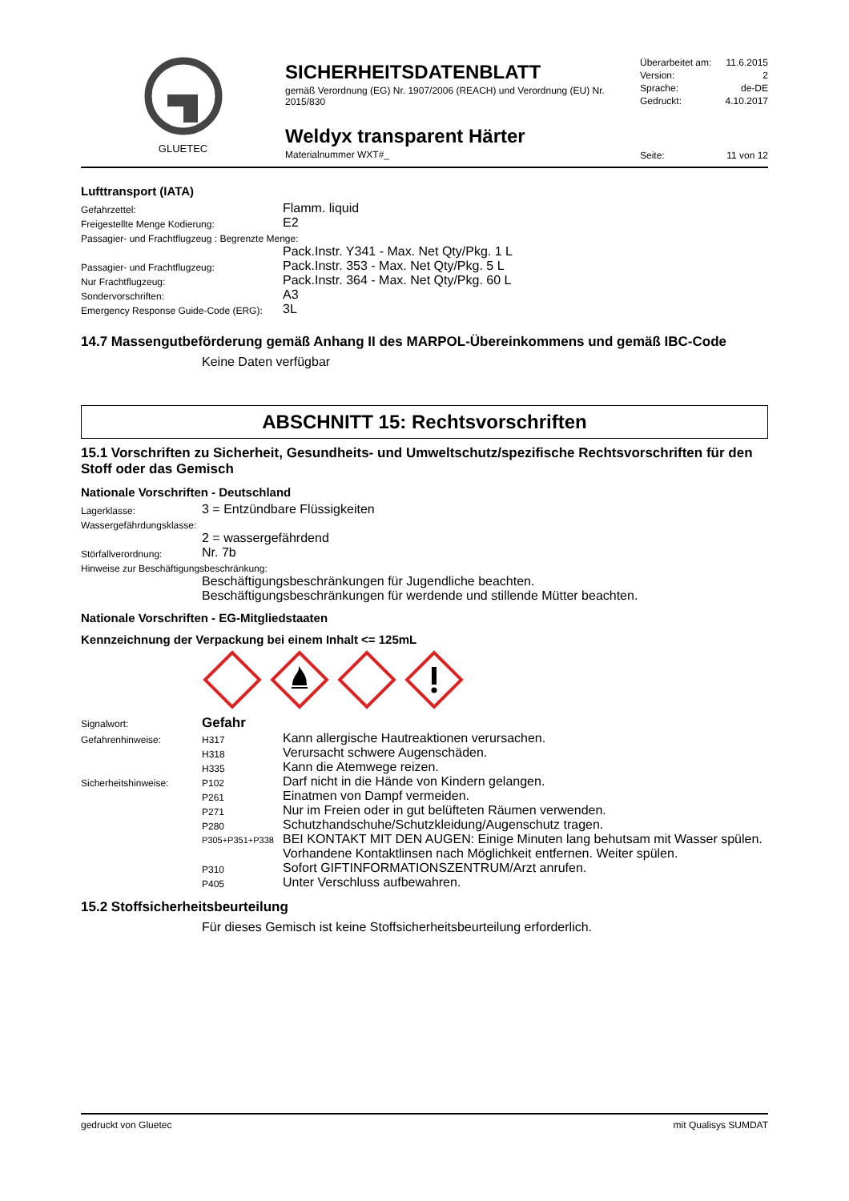GLUETEC
SICHERHEITSDATENBLATT
gemäß Verordnung (EG) Nr. 1907/2006 (REACH) und Verordnung (EU) Nr. 2015/830
Weldyx transparent Härter
Materialnummer WXT#_
Überarbeitet am: 11.6.2015
Version: 2
Sprache: de-DE
Gedruckt: 4.10.2017
Seite: 11 von 12
Lufttransport (IATA)
| Gefahrzettel: | Flamm. liquid |
| Freigestellte Menge Kodierung: | E2 |
| Passagier- und Frachtflugzeug : Begrenzte Menge: | |
| | Pack.Instr. Y341 - Max. Net Qty/Pkg. 1 L |
| Passagier- und Frachtflugzeug: | Pack.Instr. 353 - Max. Net Qty/Pkg. 5 L |
| Nur Frachtflugzeug: | Pack.Instr. 364 - Max. Net Qty/Pkg. 60 L |
| Sondervorschriften: | A3 |
| Emergency Response Guide-Code (ERG): | 3L |
14.7 Massengutbeförderung gemäß Anhang II des MARPOL-Übereinkommens und gemäß IBC-Code
Keine Daten verfügbar
ABSCHNITT 15: Rechtsvorschriften
15.1 Vorschriften zu Sicherheit, Gesundheits- und Umweltschutz/spezifische Rechtsvorschriften für den Stoff oder das Gemisch
Nationale Vorschriften - Deutschland
| Lagerklasse: | 3 = Entzündbare Flüssigkeiten |
| Wassergefährdungsklasse: | |
| | 2 = wassergefährdend |
| Störfallverordnung: | Nr. 7b |
| Hinweise zur Beschäftigungsbeschränkung: | |
| | Beschäftigungsbeschränkungen für Jugendliche beachten. Beschäftigungsbeschränkungen für werdende und stillende Mütter beachten. |
Nationale Vorschriften - EG-Mitgliedstaaten
Kennzeichnung der Verpackung bei einem Inhalt <= 125mL
| Signalwort: | Gefahr | |
| Gefahrenhinweise: | H317 | Kann allergische Hautreaktionen verursachen. |
| | H318 | Verursacht schwere Augenschäden. |
| | H335 | Kann die Atemwege reizen. |
| Sicherheitshinweise: | P102 | Darf nicht in die Hände von Kindern gelangen. |
| | P261 | Einatmen von Dampf vermeiden. |
| | P271 | Nur im Freien oder in gut belüfteten Räumen verwenden. |
| | P280 | Schutzhandschuhe/Schutzkleidung/Augenschutz tragen. |
| | P305+P351+P338 | BEI KONTAKT MIT DEN AUGEN: Einige Minuten lang behutsam mit Wasser spülen. Vorhandene Kontaktlinsen nach Möglichkeit entfernen. Weiter spülen. |
| | P310 | Sofort GIFTINFORMATIONSZENTRUM/Arzt anrufen. |
| | P405 | Unter Verschluss aufbewahren. |
15.2 Stoffsicherheitsbeurteilung
Für dieses Gemisch ist keine Stoffsicherheitsbeurteilung erforderlich.
gedruckt von Gluetec mit Qualisys SUMDAT